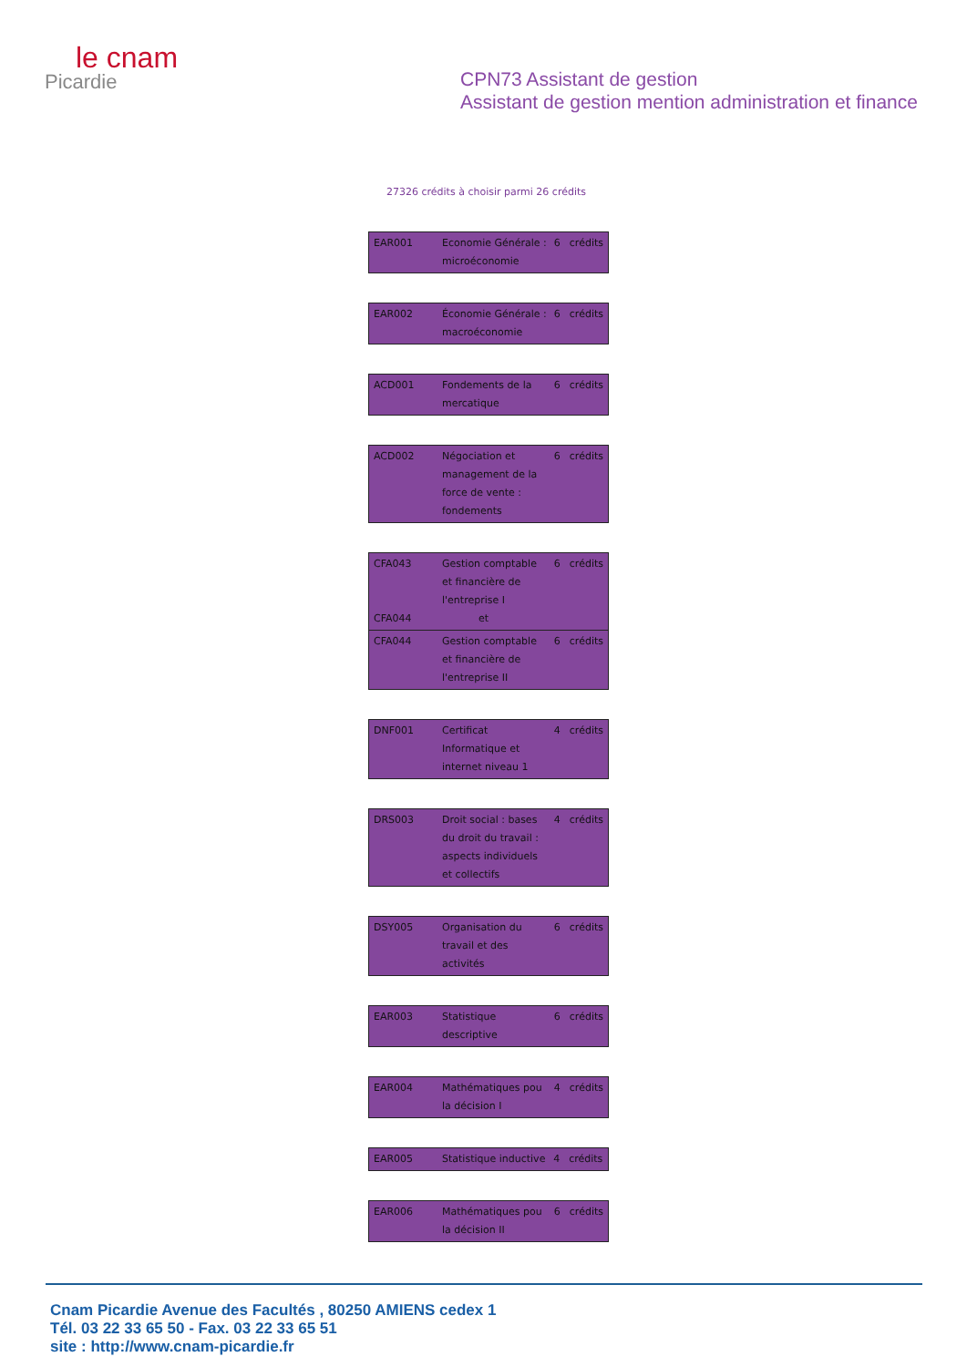le cnam
Picardie
CPN73 Assistant de gestion
Assistant de gestion mention administration et finance
27326 crédits à choisir parmi 26 crédits
| EAR001 | Economie Générale : microéconomie | 6 | crédits |
| EAR002 | Économie Générale : macroéconomie | 6 | crédits |
| ACD001 | Fondements de la mercatique | 6 | crédits |
| ACD002 | Négociation et management de la force de vente : fondements | 6 | crédits |
| CFA043 CFA044 | Gestion comptable et financière de l'entreprise I et | 6 | crédits |
| CFA044 | Gestion comptable et financière de l'entreprise II | 6 | crédits |
| DNF001 | Certificat Informatique et internet niveau 1 | 4 | crédits |
| DRS003 | Droit social : bases du droit du travail : aspects individuels et collectifs | 4 | crédits |
| DSY005 | Organisation du travail et des activités | 6 | crédits |
| EAR003 | Statistique descriptive | 6 | crédits |
| EAR004 | Mathématiques pou la décision I | 4 | crédits |
| EAR005 | Statistique inductive | 4 | crédits |
| EAR006 | Mathématiques pou la décision II | 6 | crédits |
Cnam Picardie Avenue des Facultés , 80250 AMIENS cedex 1
Tél. 03 22 33 65 50 - Fax. 03 22 33 65 51
site : http://www.cnam-picardie.fr